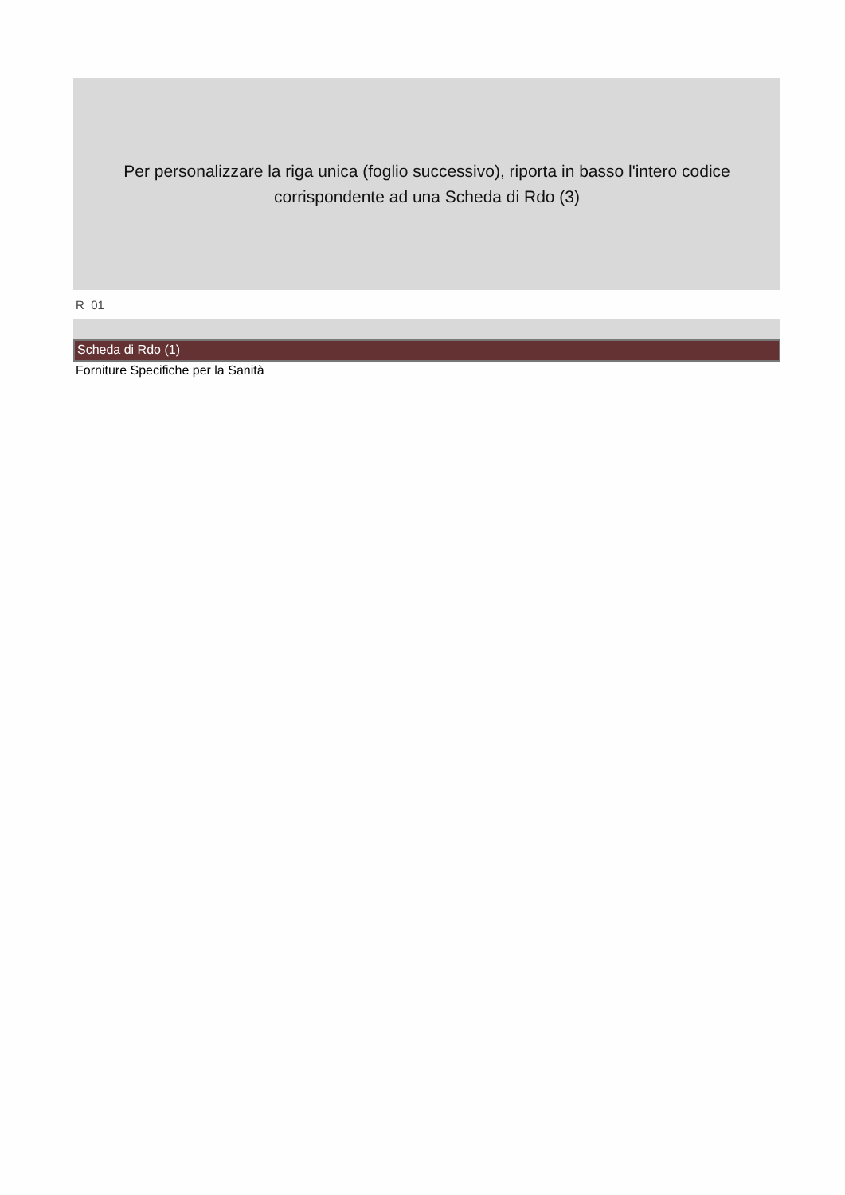Per personalizzare la riga unica (foglio successivo), riporta in basso l'intero codice corrispondente ad una Scheda di Rdo (3)
R_01
Scheda di Rdo (1)
Forniture Specifiche per la Sanità